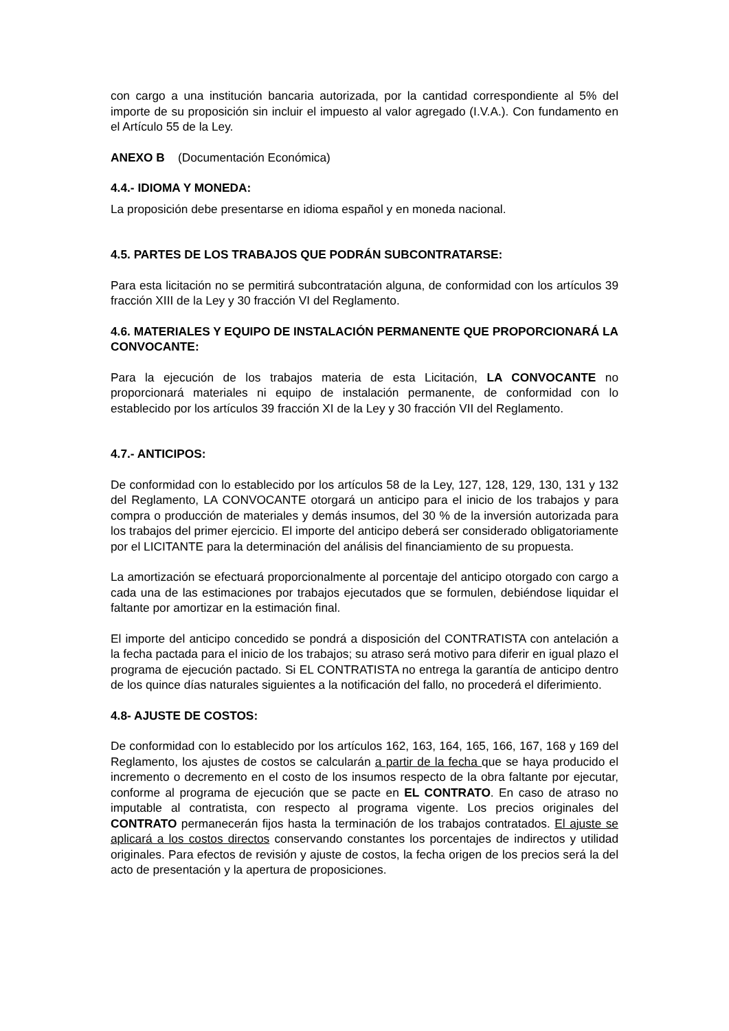con cargo a una institución bancaria autorizada, por la cantidad correspondiente al 5% del importe de su proposición sin incluir el impuesto al valor agregado (I.V.A.). Con fundamento en el Artículo 55 de la Ley.
ANEXO B (Documentación Económica)
4.4.- IDIOMA Y MONEDA:
La proposición debe presentarse en idioma español y en moneda nacional.
4.5. PARTES DE LOS TRABAJOS QUE PODRÁN SUBCONTRATARSE:
Para esta licitación no se permitirá subcontratación alguna, de conformidad con los artículos 39 fracción XIII de la Ley y 30 fracción VI del Reglamento.
4.6. MATERIALES Y EQUIPO DE INSTALACIÓN PERMANENTE QUE PROPORCIONARÁ LA CONVOCANTE:
Para la ejecución de los trabajos materia de esta Licitación, LA CONVOCANTE no proporcionará materiales ni equipo de instalación permanente, de conformidad con lo establecido por los artículos 39 fracción XI de la Ley y 30 fracción VII del Reglamento.
4.7.- ANTICIPOS:
De conformidad con lo establecido por los artículos 58 de la Ley, 127, 128, 129, 130, 131 y 132 del Reglamento, LA CONVOCANTE otorgará un anticipo para el inicio de los trabajos y para compra o producción de materiales y demás insumos, del 30 % de la inversión autorizada para los trabajos del primer ejercicio. El importe del anticipo deberá ser considerado obligatoriamente por el LICITANTE para la determinación del análisis del financiamiento de su propuesta.
La amortización se efectuará proporcionalmente al porcentaje del anticipo otorgado con cargo a cada una de las estimaciones por trabajos ejecutados que se formulen, debiéndose liquidar el faltante por amortizar en la estimación final.
El importe del anticipo concedido se pondrá a disposición del CONTRATISTA con antelación a la fecha pactada para el inicio de los trabajos; su atraso será motivo para diferir en igual plazo el programa de ejecución pactado. Si EL CONTRATISTA no entrega la garantía de anticipo dentro de los quince días naturales siguientes a la notificación del fallo, no procederá el diferimiento.
4.8- AJUSTE DE COSTOS:
De conformidad con lo establecido por los artículos 162, 163, 164, 165, 166, 167, 168 y 169 del Reglamento, los ajustes de costos se calcularán a partir de la fecha que se haya producido el incremento o decremento en el costo de los insumos respecto de la obra faltante por ejecutar, conforme al programa de ejecución que se pacte en EL CONTRATO. En caso de atraso no imputable al contratista, con respecto al programa vigente. Los precios originales del CONTRATO permanecerán fijos hasta la terminación de los trabajos contratados. El ajuste se aplicará a los costos directos conservando constantes los porcentajes de indirectos y utilidad originales. Para efectos de revisión y ajuste de costos, la fecha origen de los precios será la del acto de presentación y la apertura de proposiciones.